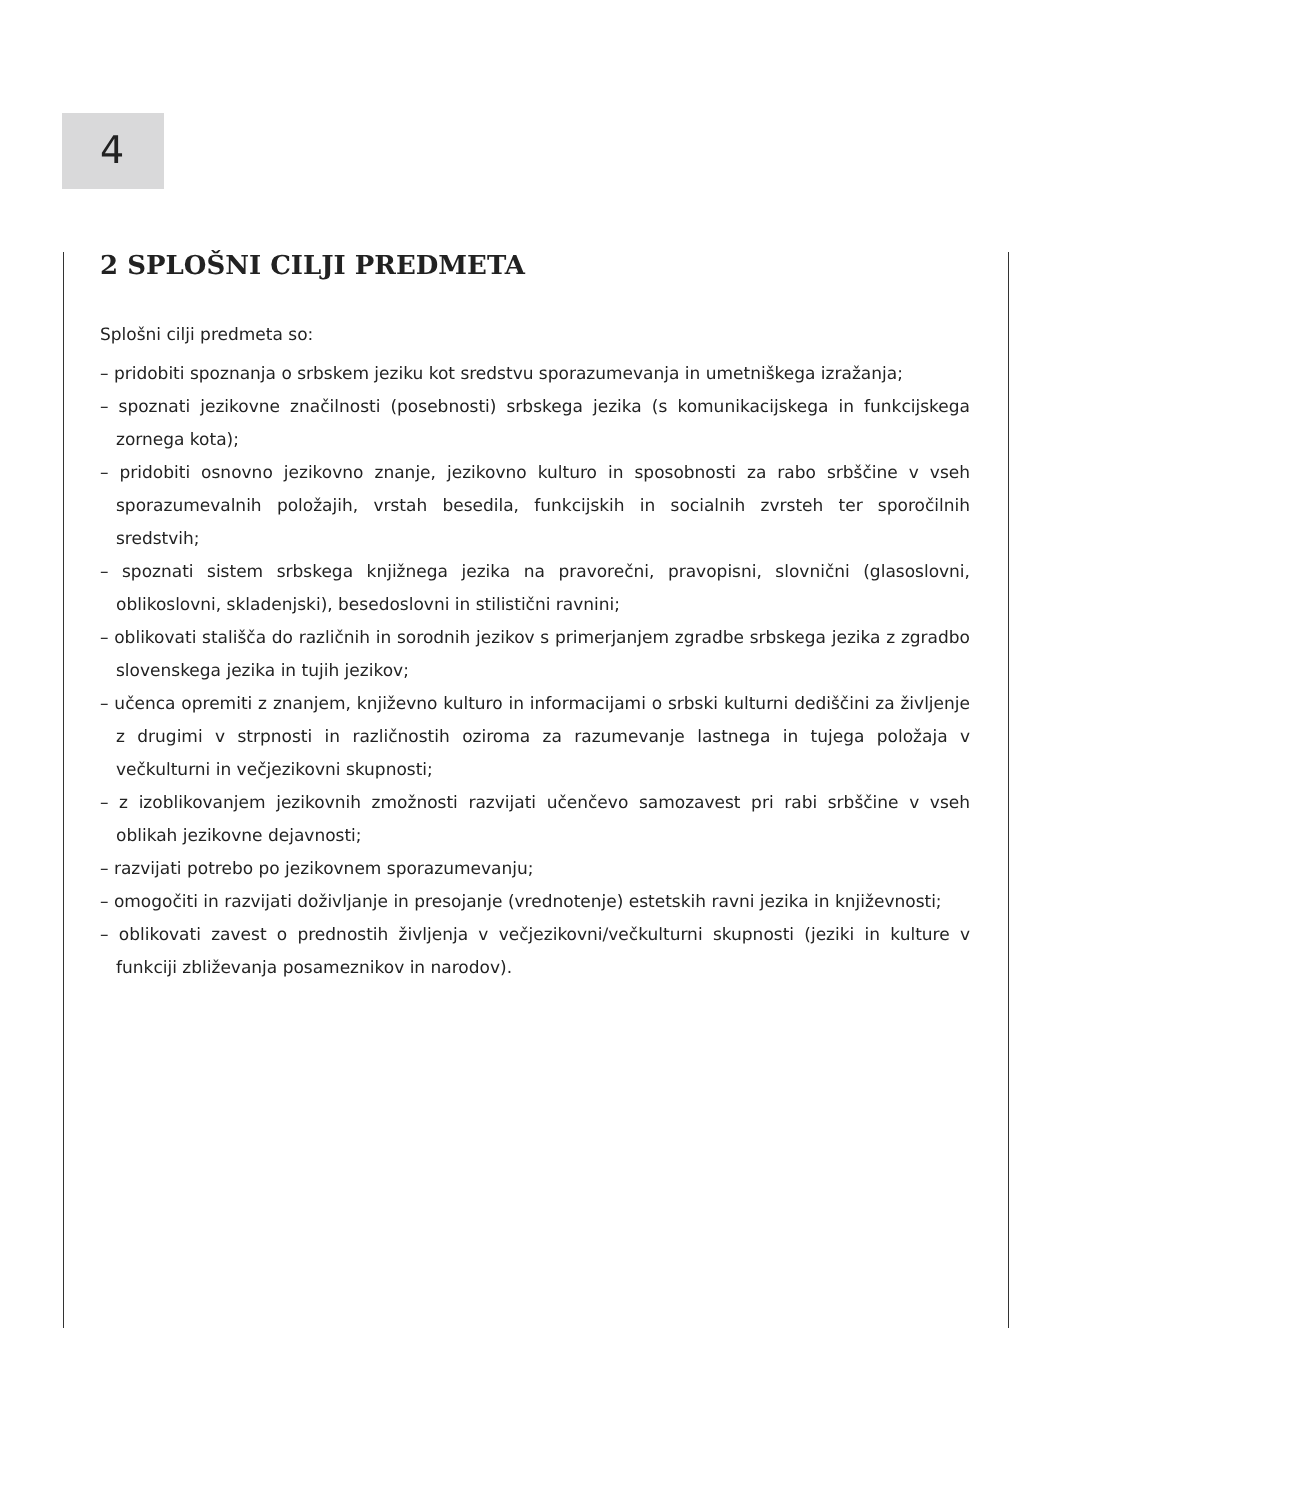4
2 SPLOŠNI CILJI PREDMETA
Splošni cilji predmeta so:
– pridobiti spoznanja o srbskem jeziku kot sredstvu sporazumevanja in umetniškega izražanja;
– spoznati jezikovne značilnosti (posebnosti) srbskega jezika (s komunikacijskega in funkcijskega zornega kota);
– pridobiti osnovno jezikovno znanje, jezikovno kulturo in sposobnosti za rabo srbščine v vseh sporazumevalnih položajih, vrstah besedila, funkcijskih in socialnih zvrsteh ter sporočilnih sredstvih;
– spoznati sistem srbskega knjižnega jezika na pravorečni, pravopisni, slovnični (glasoslovni, oblikoslovni, skladenjski), besedoslovni in stilistični ravnini;
– oblikovati stališča do različnih in sorodnih jezikov s primerjanjem zgradbe srbskega jezika z zgradbo slovenskega jezika in tujih jezikov;
– učenca opremiti z znanjem, književno kulturo in informacijami o srbski kulturni dediščini za življenje z drugimi v strpnosti in različnostih oziroma za razumevanje lastnega in tujega položaja v večkulturni in večjezikovni skupnosti;
– z izoblikovanjem jezikovnih zmožnosti razvijati učenčevo samozavest pri rabi srbščine v vseh oblikah jezikovne dejavnosti;
– razvijati potrebo po jezikovnem sporazumevanju;
– omogočiti in razvijati doživljanje in presojanje (vrednotenje) estetskih ravni jezika in književnosti;
– oblikovati zavest o prednostih življenja v večjezikovni/večkulturni skupnosti (jeziki in kulture v funkciji zbliževanja posameznikov in narodov).